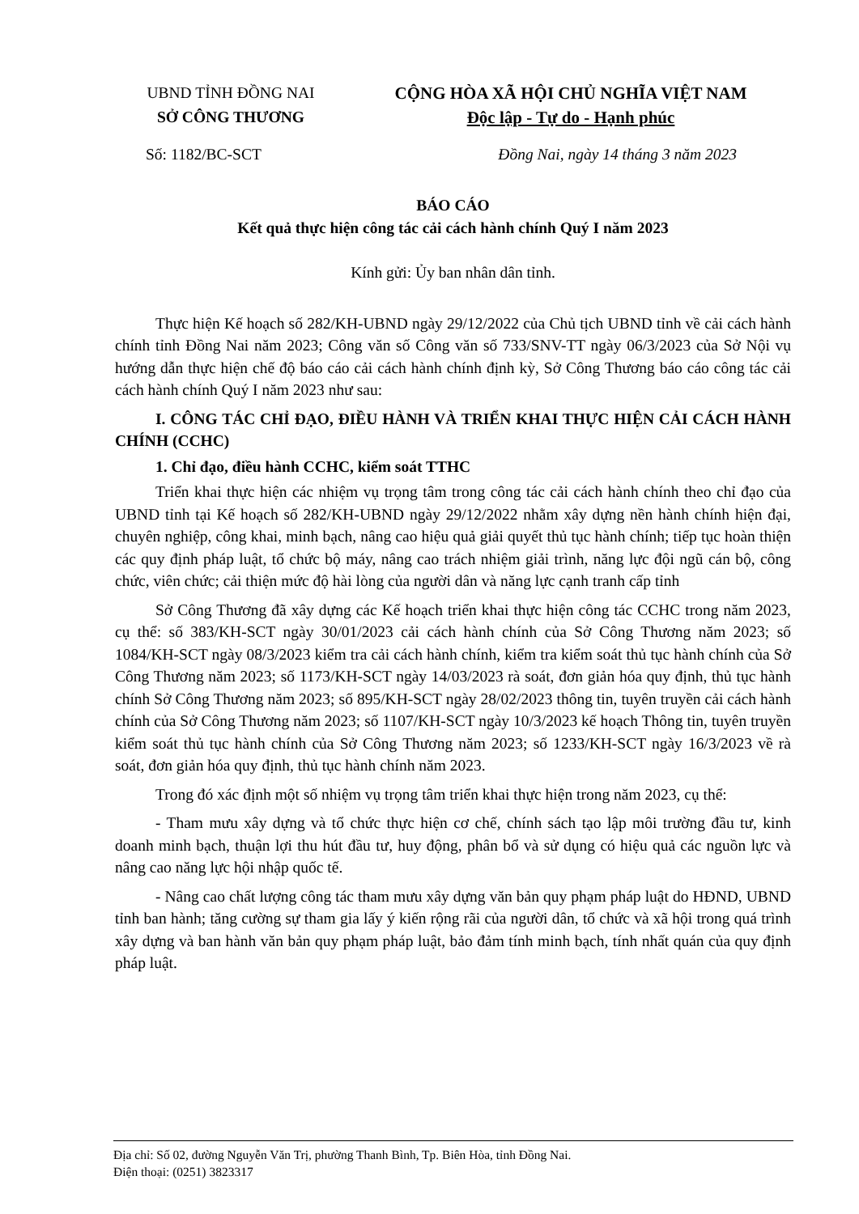UBND TỈNH ĐỒNG NAI
SỞ CÔNG THƯƠNG
CỘNG HÒA XÃ HỘI CHỦ NGHĨA VIỆT NAM
Độc lập - Tự do - Hạnh phúc
Số: 1182/BC-SCT Đồng Nai, ngày 14 tháng 3 năm 2023
BÁO CÁO
Kết quả thực hiện công tác cải cách hành chính Quý I năm 2023
Kính gửi: Ủy ban nhân dân tỉnh.
Thực hiện Kế hoạch số 282/KH-UBND ngày 29/12/2022 của Chủ tịch UBND tỉnh về cải cách hành chính tỉnh Đồng Nai năm 2023; Công văn số Công văn số 733/SNV-TT ngày 06/3/2023 của Sở Nội vụ hướng dẫn thực hiện chế độ báo cáo cải cách hành chính định kỳ, Sở Công Thương báo cáo công tác cải cách hành chính Quý I năm 2023 như sau:
I. CÔNG TÁC CHỈ ĐẠO, ĐIỀU HÀNH VÀ TRIỂN KHAI THỰC HIỆN CẢI CÁCH HÀNH CHÍNH (CCHC)
1. Chỉ đạo, điều hành CCHC, kiểm soát TTHC
Triển khai thực hiện các nhiệm vụ trọng tâm trong công tác cải cách hành chính theo chỉ đạo của UBND tỉnh tại Kế hoạch số 282/KH-UBND ngày 29/12/2022 nhằm xây dựng nền hành chính hiện đại, chuyên nghiệp, công khai, minh bạch, nâng cao hiệu quả giải quyết thủ tục hành chính; tiếp tục hoàn thiện các quy định pháp luật, tổ chức bộ máy, nâng cao trách nhiệm giải trình, năng lực đội ngũ cán bộ, công chức, viên chức; cải thiện mức độ hài lòng của người dân và năng lực cạnh tranh cấp tỉnh
Sở Công Thương đã xây dựng các Kế hoạch triển khai thực hiện công tác CCHC trong năm 2023, cụ thể: số 383/KH-SCT ngày 30/01/2023 cải cách hành chính của Sở Công Thương năm 2023; số 1084/KH-SCT ngày 08/3/2023 kiểm tra cải cách hành chính, kiểm tra kiểm soát thủ tục hành chính của Sở Công Thương năm 2023; số 1173/KH-SCT ngày 14/03/2023 rà soát, đơn giản hóa quy định, thủ tục hành chính Sở Công Thương năm 2023; số 895/KH-SCT ngày 28/02/2023 thông tin, tuyên truyền cải cách hành chính của Sở Công Thương năm 2023; số 1107/KH-SCT ngày 10/3/2023 kế hoạch Thông tin, tuyên truyền kiểm soát thủ tục hành chính của Sở Công Thương năm 2023; số 1233/KH-SCT ngày 16/3/2023 về rà soát, đơn giản hóa quy định, thủ tục hành chính năm 2023.
Trong đó xác định một số nhiệm vụ trọng tâm triển khai thực hiện trong năm 2023, cụ thể:
- Tham mưu xây dựng và tổ chức thực hiện cơ chế, chính sách tạo lập môi trường đầu tư, kinh doanh minh bạch, thuận lợi thu hút đầu tư, huy động, phân bổ và sử dụng có hiệu quả các nguồn lực và nâng cao năng lực hội nhập quốc tế.
- Nâng cao chất lượng công tác tham mưu xây dựng văn bản quy phạm pháp luật do HĐND, UBND tỉnh ban hành; tăng cường sự tham gia lấy ý kiến rộng rãi của người dân, tổ chức và xã hội trong quá trình xây dựng và ban hành văn bản quy phạm pháp luật, bảo đảm tính minh bạch, tính nhất quán của quy định pháp luật.
Địa chỉ: Số 02, đường Nguyễn Văn Trị, phường Thanh Bình, Tp. Biên Hòa, tỉnh Đồng Nai.
Điện thoại: (0251) 3823317